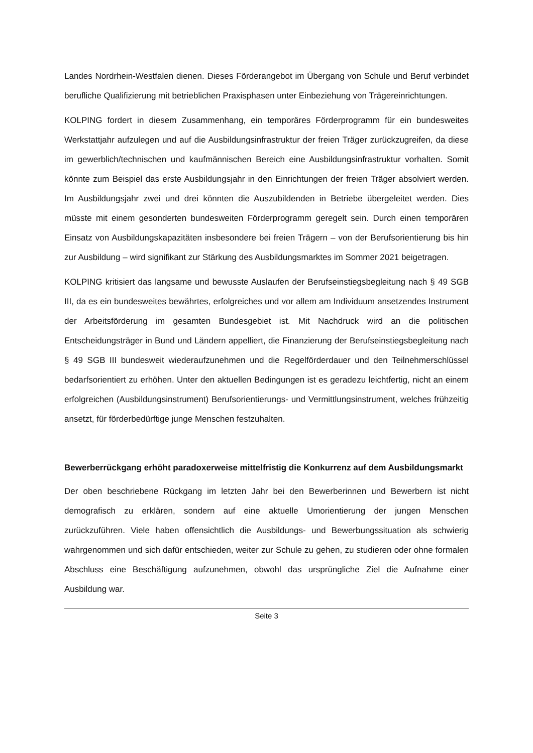Landes Nordrhein-Westfalen dienen. Dieses Förderangebot im Übergang von Schule und Beruf verbindet berufliche Qualifizierung mit betrieblichen Praxisphasen unter Einbeziehung von Trägereinrichtungen.
KOLPING fordert in diesem Zusammenhang, ein temporäres Förderprogramm für ein bundesweites Werkstattjahr aufzulegen und auf die Ausbildungsinfrastruktur der freien Träger zurückzugreifen, da diese im gewerblich/technischen und kaufmännischen Bereich eine Ausbildungsinfrastruktur vorhalten. Somit könnte zum Beispiel das erste Ausbildungsjahr in den Einrichtungen der freien Träger absolviert werden. Im Ausbildungsjahr zwei und drei könnten die Auszubildenden in Betriebe übergeleitet werden. Dies müsste mit einem gesonderten bundesweiten Förderprogramm geregelt sein. Durch einen temporären Einsatz von Ausbildungskapazitäten insbesondere bei freien Trägern – von der Berufsorientierung bis hin zur Ausbildung – wird signifikant zur Stärkung des Ausbildungsmarktes im Sommer 2021 beigetragen.
KOLPING kritisiert das langsame und bewusste Auslaufen der Berufseinstiegsbegleitung nach § 49 SGB III, da es ein bundesweites bewährtes, erfolgreiches und vor allem am Individuum ansetzendes Instrument der Arbeitsförderung im gesamten Bundesgebiet ist. Mit Nachdruck wird an die politischen Entscheidungsträger in Bund und Ländern appelliert, die Finanzierung der Berufseinstiegsbegleitung nach § 49 SGB III bundesweit wiederaufzunehmen und die Regelförderdauer und den Teilnehmerschlüssel bedarfsorientiert zu erhöhen. Unter den aktuellen Bedingungen ist es geradezu leichtfertig, nicht an einem erfolgreichen (Ausbildungsinstrument) Berufsorientierungs- und Vermittlungsinstrument, welches frühzeitig ansetzt, für förderbedürftige junge Menschen festzuhalten.
Bewerberrückgang erhöht paradoxerweise mittelfristig die Konkurrenz auf dem Ausbildungsmarkt
Der oben beschriebene Rückgang im letzten Jahr bei den Bewerberinnen und Bewerbern ist nicht demografisch zu erklären, sondern auf eine aktuelle Umorientierung der jungen Menschen zurückzuführen. Viele haben offensichtlich die Ausbildungs- und Bewerbungssituation als schwierig wahrgenommen und sich dafür entschieden, weiter zur Schule zu gehen, zu studieren oder ohne formalen Abschluss eine Beschäftigung aufzunehmen, obwohl das ursprüngliche Ziel die Aufnahme einer Ausbildung war.
Seite 3